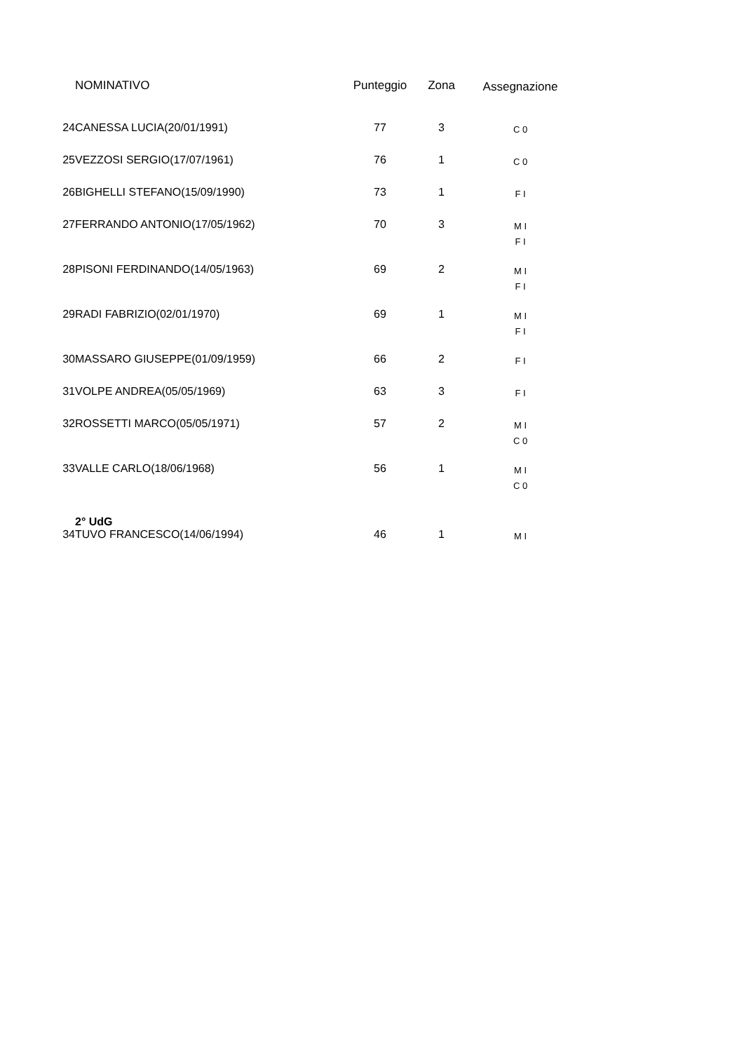| | NOMINATIVO | Punteggio | Zona | Assegnazione |
| --- | --- | --- | --- | --- |
| 24 | CANESSA LUCIA(20/01/1991) | 77 | 3 | C 0 |
| 25 | VEZZOSI SERGIO(17/07/1961) | 76 | 1 | C 0 |
| 26 | BIGHELLI STEFANO(15/09/1990) | 73 | 1 | F I |
| 27 | FERRANDO ANTONIO(17/05/1962) | 70 | 3 | M I F I |
| 28 | PISONI FERDINANDO(14/05/1963) | 69 | 2 | M I F I |
| 29 | RADI FABRIZIO(02/01/1970) | 69 | 1 | M I F I |
| 30 | MASSARO GIUSEPPE(01/09/1959) | 66 | 2 | F I |
| 31 | VOLPE ANDREA(05/05/1969) | 63 | 3 | F I |
| 32 | ROSSETTI MARCO(05/05/1971) | 57 | 2 | M I C 0 |
| 33 | VALLE CARLO(18/06/1968) | 56 | 1 | M I C 0 |
| | 2° UdG | | | |
| 34 | TUVO FRANCESCO(14/06/1994) | 46 | 1 | M I |